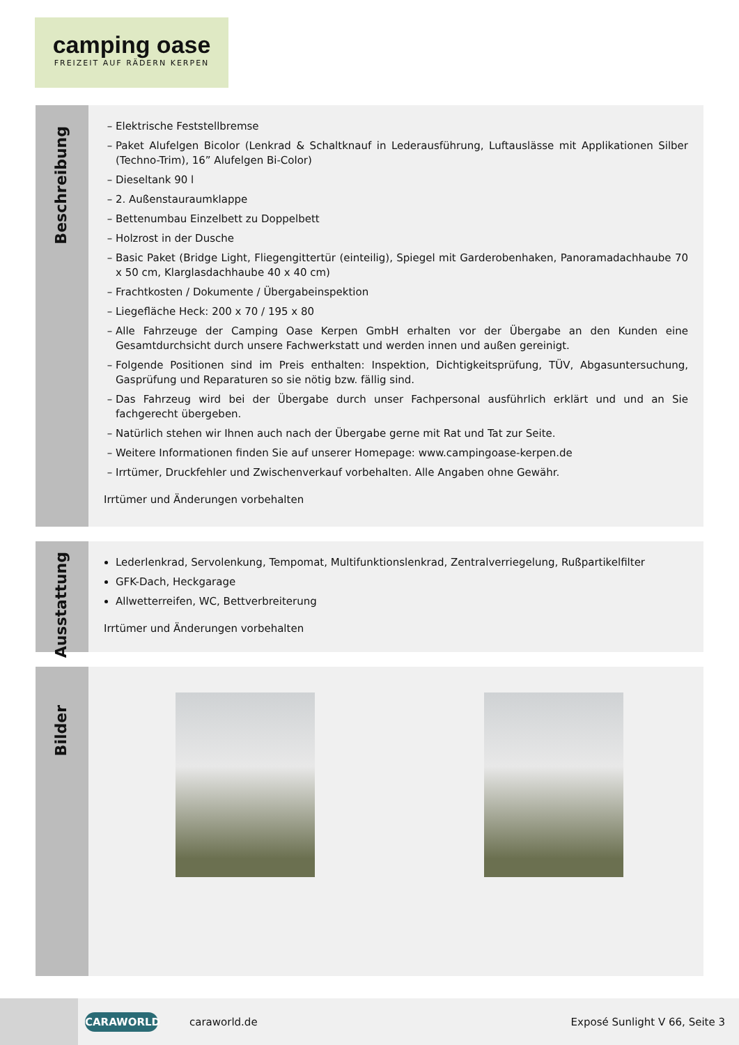camping oase
FREIZEIT AUF RÄDERN KERPEN
Beschreibung
Elektrische Feststellbremse
Paket Alufelgen Bicolor (Lenkrad & Schaltknauf in Lederausführung, Luftauslässe mit Applikationen Silber (Techno-Trim), 16” Alufelgen Bi-Color)
Dieseltank 90 l
2. Außenstauraumklappe
Bettenumbau Einzelbett zu Doppelbett
Holzrost in der Dusche
Basic Paket (Bridge Light, Fliegengittertür (einteilig), Spiegel mit Garderobenhaken, Panoramadachhaube 70 x 50 cm, Klarglasdachhaube 40 x 40 cm)
Frachtkosten / Dokumente / Übergabeinspektion
Liegefläche Heck: 200 x 70 / 195 x 80
Alle Fahrzeuge der Camping Oase Kerpen GmbH erhalten vor der Übergabe an den Kunden eine Gesamtdurchsicht durch unsere Fachwerkstatt und werden innen und außen gereinigt.
Folgende Positionen sind im Preis enthalten: Inspektion, Dichtigkeitsprüfung, TÜV, Abgasuntersuchung, Gasprüfung und Reparaturen so sie nötig bzw. fällig sind.
Das Fahrzeug wird bei der Übergabe durch unser Fachpersonal ausführlich erklärt und und an Sie fachgerecht übergeben.
Natürlich stehen wir Ihnen auch nach der Übergabe gerne mit Rat und Tat zur Seite.
Weitere Informationen finden Sie auf unserer Homepage: www.campingoase-kerpen.de
Irrtümer, Druckfehler und Zwischenverkauf vorbehalten. Alle Angaben ohne Gewähr.
Irrtümer und Änderungen vorbehalten
Ausstattung
Lederlenkrad, Servolenkung, Tempomat, Multifunktionslenkrad, Zentralverriegelung, Rußpartikelfilter
GFK-Dach, Heckgarage
Allwetterreifen, WC, Bettverbreiterung
Irrtümer und Änderungen vorbehalten
Bilder
CARAWORLD
caraworld.de Exposé Sunlight V 66, Seite 3